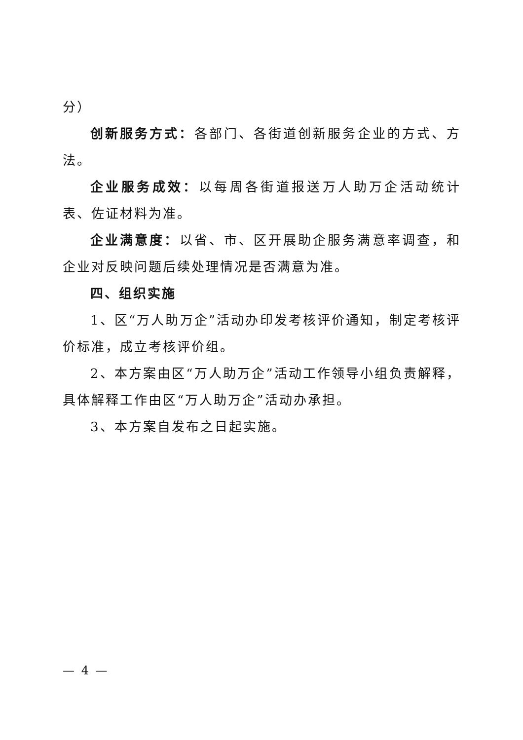分）
创新服务方式：各部门、各街道创新服务企业的方式、方法。
企业服务成效：以每周各街道报送万人助万企活动统计表、佐证材料为准。
企业满意度：以省、市、区开展助企服务满意率调查，和企业对反映问题后续处理情况是否满意为准。
四、组织实施
1、区“万人助万企”活动办印发考核评价通知，制定考核评价标准，成立考核评价组。
2、本方案由区“万人助万企”活动工作领导小组负责解释，具体解释工作由区“万人助万企”活动办承担。
3、本方案自发布之日起实施。
— 4 —